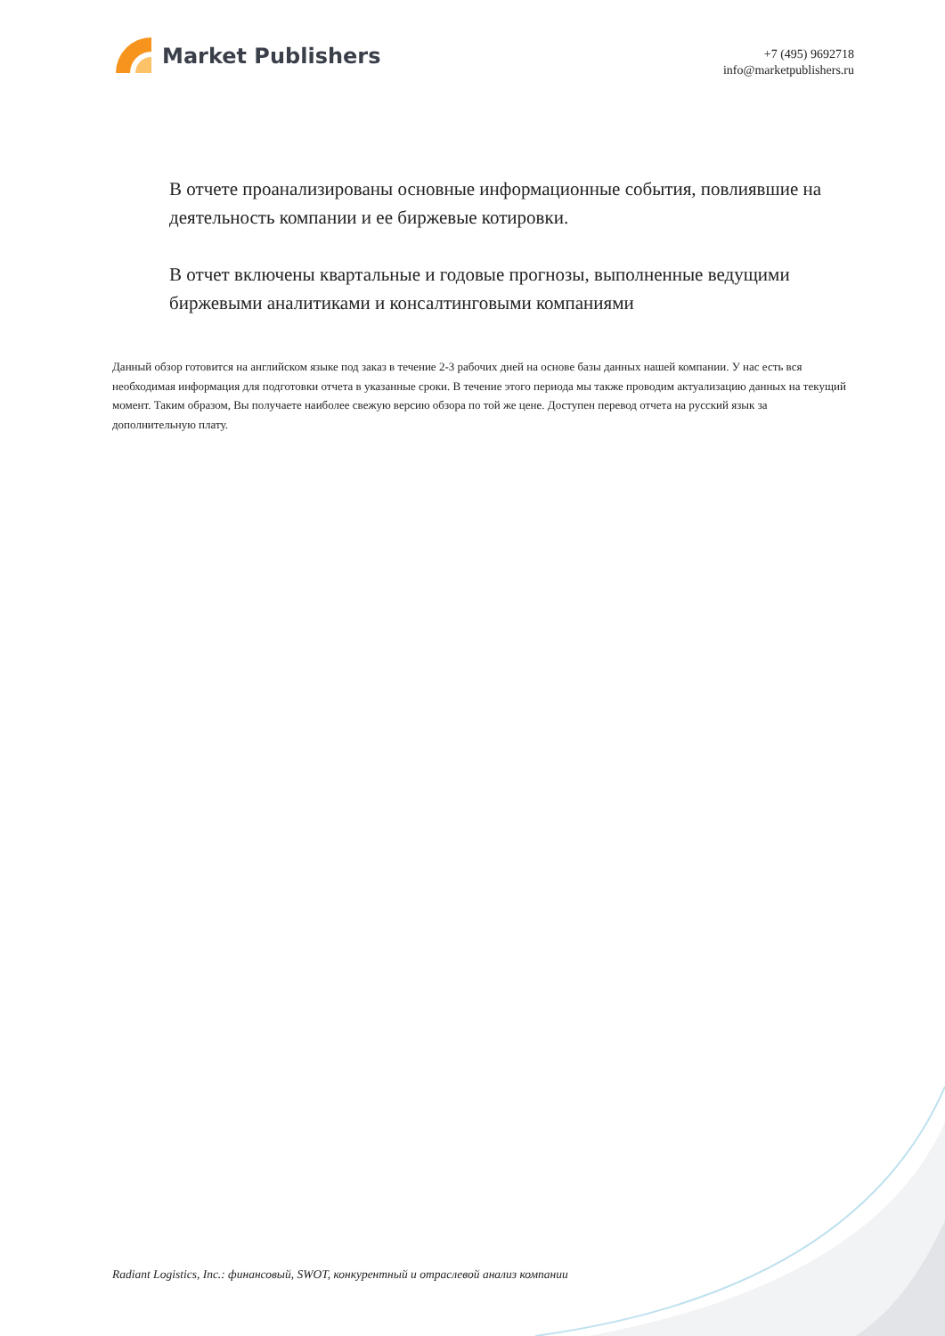Market Publishers
+7 (495) 9692718
info@marketpublishers.ru
В отчете проанализированы основные информационные события, повлиявшие на деятельность компании и ее биржевые котировки.
В отчет включены квартальные и годовые прогнозы, выполненные ведущими биржевыми аналитиками и консалтинговыми компаниями
Данный обзор готовится на английском языке под заказ в течение 2-3 рабочих дней на основе базы данных нашей компании. У нас есть вся необходимая информация для подготовки отчета в указанные сроки. В течение этого периода мы также проводим актуализацию данных на текущий момент. Таким образом, Вы получаете наиболее свежую версию обзора по той же цене. Доступен перевод отчета на русский язык за дополнительную плату.
Radiant Logistics, Inc.: финансовый, SWOT, конкурентный и отраслевой анализ компании